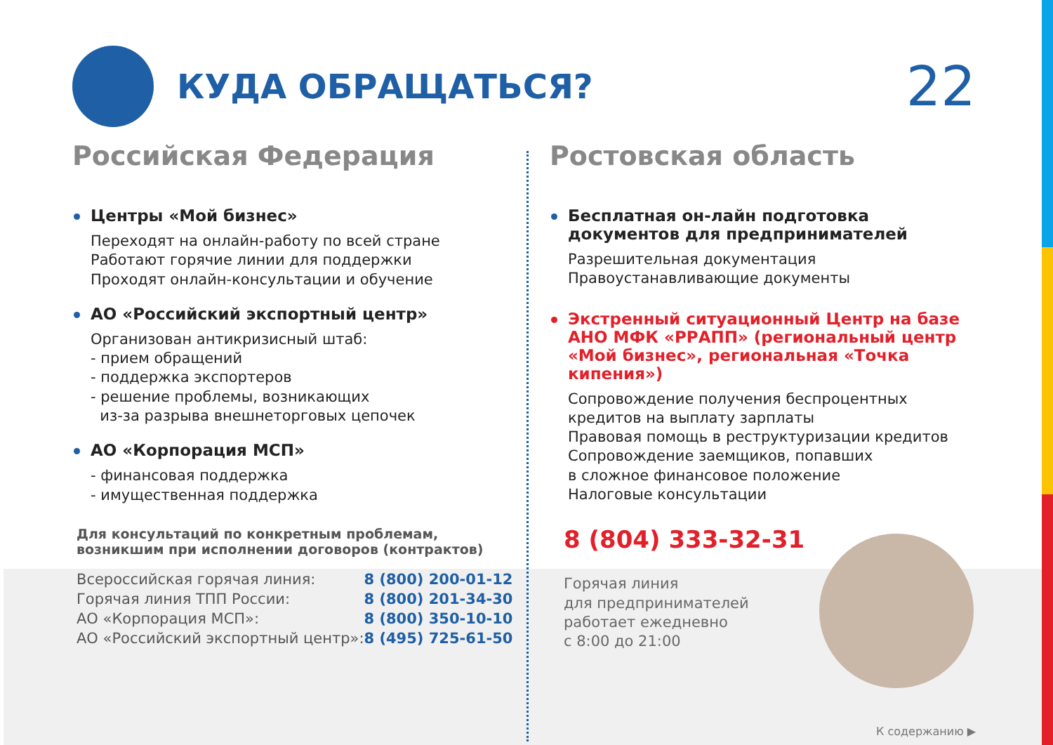КУДА ОБРАЩАТЬСЯ?
22
Российская Федерация
Центры «Мой бизнес»
Переходят на онлайн-работу по всей стране
Работают горячие линии для поддержки
Проходят онлайн-консультации и обучение
АО «Российский экспортный центр»
Организован антикризисный штаб:
- прием обращений
- поддержка экспортеров
- решение проблемы, возникающих
из-за разрыва внешнеторговых цепочек
АО «Корпорация МСП»
- финансовая поддержка
- имущественная поддержка
Для консультаций по конкретным проблемам,
возникшим при исполнении договоров (контрактов)
| Всероссийская горячая линия: | 8 (800) 200-01-12 |
| Горячая линия ТПП России: | 8 (800) 201-34-30 |
| АО «Корпорация МСП»: | 8 (800) 350-10-10 |
| АО «Российский экспортный центр»: | 8 (495) 725-61-50 |
Ростовская область
Бесплатная он-лайн подготовка
документов для предпринимателей
Разрешительная документация
Правоустанавливающие документы
Экстренный ситуационный Центр на базе
АНО МФК «РРАПП» (региональный центр
«Мой бизнес», региональная «Точка кипения»)
Сопровождение получения беспроцентных
кредитов на выплату зарплаты
Правовая помощь в реструктуризации кредитов
Сопровождение заемщиков, попавших
в сложное финансовое положение
Налоговые консультации
8 (804) 333-32-31
Горячая линия
для предпринимателей
работает ежедневно
с 8:00 до 21:00
К содержанию ▶